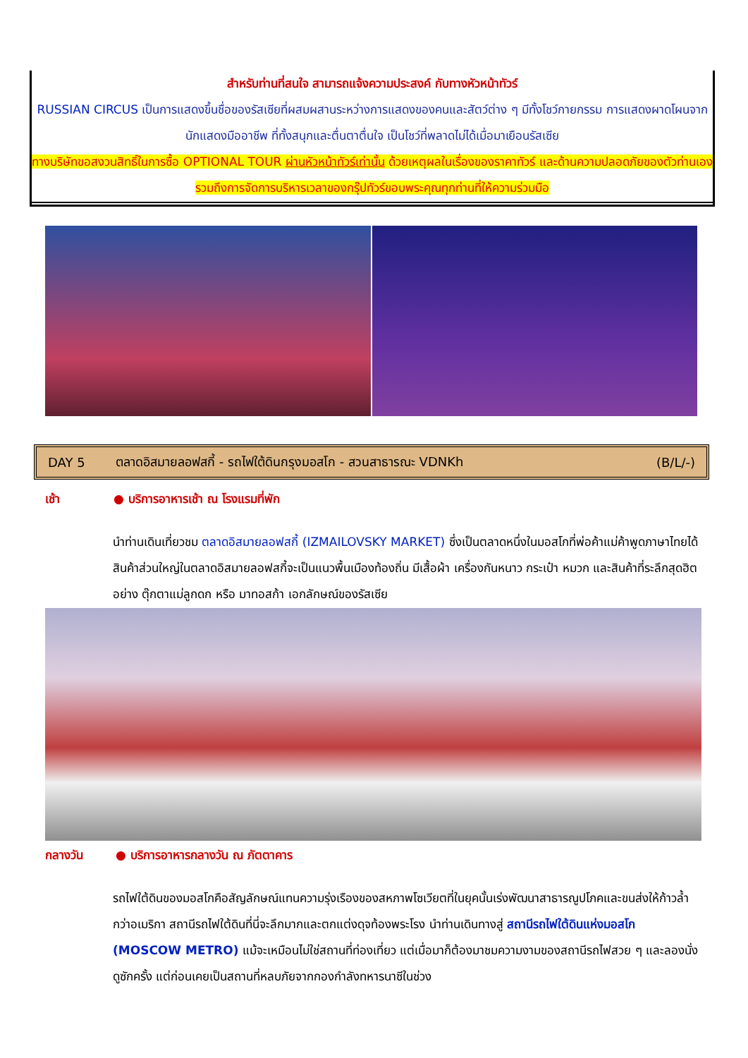สำหรับท่านที่สนใจ สามารถแจ้งความประสงค์ กับทางหัวหน้าทัวร์
RUSSIAN CIRCUS เป็นการแสดงขึ้นชื่อของรัสเซียที่ผสมผสานระหว่างการแสดงของคนและสัตว์ต่าง ๆ มีทั้งโชว์กายกรรม การแสดงผาดโผนจากนักแสดงมืออาชีพ ที่ทั้งสนุกและตื่นตาตื่นใจ เป็นโชว์ที่พลาดไม่ได้เมื่อมาเยือนรัสเซีย
ทางบริษัทขอสงวนสิทธิ์ในการซื้อ OPTIONAL TOUR ผ่านหัวหน้าทัวร์เท่านั้น ด้วยเหตุผลในเรื่องของราคาทัวร์ และด้านความปลอดภัยของตัวท่านเอง รวมถึงการจัดการบริหารเวลาของกรุ๊ปทัวร์ขอบพระคุณทุกท่านที่ให้ความร่วมมือ
DAY 5 ตลาดอิสมายลอฟสกี้ - รถไฟใต้ดินกรุงมอสโก - สวนสาธารณะ VDNKh (B/L/-)
เช้า ● บริการอาหารเช้า ณ โรงแรมที่พัก
นำท่านเดินเที่ยวชม ตลาดอิสมายลอฟสกี้ (IZMAILOVSKY MARKET) ซึ่งเป็นตลาดหนึ่งในมอสโกที่พ่อค้าแม่ค้าพูดภาษาไทยได้ สินค้าส่วนใหญ่ในตลาดอิสมายลอฟสกี้จะเป็นแนวพื้นเมืองท้องถิ่น มีเสื้อผ้า เครื่องกันหนาว กระเป๋า หมวก และสินค้าที่ระลึกสุดฮิตอย่าง ตุ๊กตาแม่ลูกดก หรือ มาทอสก้า เอกลักษณ์ของรัสเซีย
กลางวัน ● บริการอาหารกลางวัน ณ ภัตตาคาร
รถไฟใต้ดินของมอสโกคือสัญลักษณ์แทนความรุ่งเรืองของสหภาพโซเวียตที่ในยุคนั้นเร่งพัฒนาสาธารณูปโภคและขนส่งให้ก้าวล้ำกว่าอเมริกา สถานีรถไฟใต้ดินที่นี่จะลึกมากและตกแต่งดุจท้องพระโรง นำท่านเดินทางสู่ สถานีรถไฟใต้ดินแห่งมอสโก (MOSCOW METRO) แม้จะเหมือนไม่ใช่สถานที่ท่องเที่ยว แต่เมื่อมาก็ต้องมาชมความงามของสถานีรถไฟสวย ๆ และลองนั่งดูซักครั้ง แต่ก่อนเคยเป็นสถานที่หลบภัยจากกองกำลังทหารนาซีในช่วง